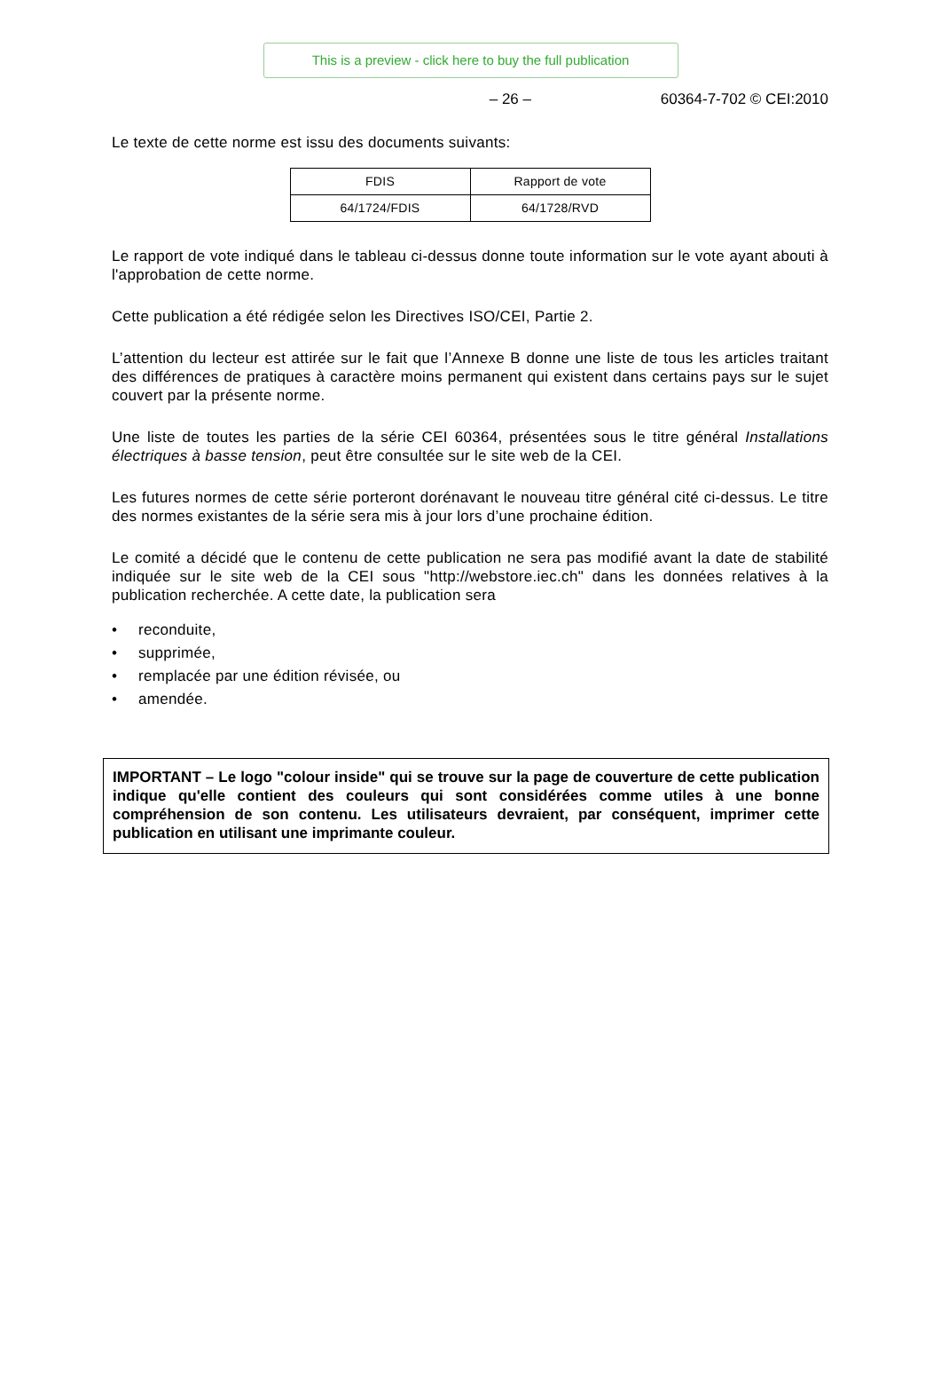This is a preview - click here to buy the full publication
– 26 – 60364-7-702 © CEI:2010
Le texte de cette norme est issu des documents suivants:
| FDIS | Rapport de vote |
| 64/1724/FDIS | 64/1728/RVD |
Le rapport de vote indiqué dans le tableau ci-dessus donne toute information sur le vote ayant abouti à l'approbation de cette norme.
Cette publication a été rédigée selon les Directives ISO/CEI, Partie 2.
L’attention du lecteur est attirée sur le fait que l’Annexe B donne une liste de tous les articles traitant des différences de pratiques à caractère moins permanent qui existent dans certains pays sur le sujet couvert par la présente norme.
Une liste de toutes les parties de la série CEI 60364, présentées sous le titre général Installations électriques à basse tension, peut être consultée sur le site web de la CEI.
Les futures normes de cette série porteront dorénavant le nouveau titre général cité ci-dessus. Le titre des normes existantes de la série sera mis à jour lors d’une prochaine édition.
Le comité a décidé que le contenu de cette publication ne sera pas modifié avant la date de stabilité indiquée sur le site web de la CEI sous "http://webstore.iec.ch" dans les données relatives à la publication recherchée. A cette date, la publication sera
• reconduite,
• supprimée,
• remplacée par une édition révisée, ou
• amendée.
IMPORTANT – Le logo "colour inside" qui se trouve sur la page de couverture de cette publication indique qu'elle contient des couleurs qui sont considérées comme utiles à une bonne compréhension de son contenu. Les utilisateurs devraient, par conséquent, imprimer cette publication en utilisant une imprimante couleur.